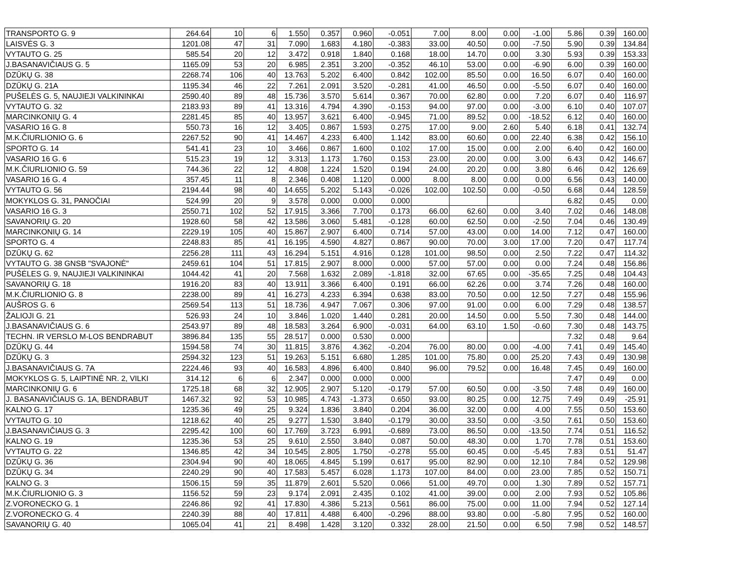| TRANSPORTO G. 9 | 264.64 | 10 | 6 | 1.550 | 0.357 | 0.960 | -0.051 | 7.00 | 8.00 | 0.00 | -1.00 | 5.86 | 0.39 | 160.00 |
| LAISVĖS G. 3 | 1201.08 | 47 | 31 | 7.090 | 1.683 | 4.180 | -0.383 | 33.00 | 40.50 | 0.00 | -7.50 | 5.90 | 0.39 | 134.84 |
| VYTAUTO G. 25 | 585.54 | 20 | 12 | 3.472 | 0.918 | 1.840 | 0.168 | 18.00 | 14.70 | 0.00 | 3.30 | 5.93 | 0.39 | 153.33 |
| J.BASANAVIČIAUS G. 5 | 1165.09 | 53 | 20 | 6.985 | 2.351 | 3.200 | -0.352 | 46.10 | 53.00 | 0.00 | -6.90 | 6.00 | 0.39 | 160.00 |
| DZŪKŲ G. 38 | 2268.74 | 106 | 40 | 13.763 | 5.202 | 6.400 | 0.842 | 102.00 | 85.50 | 0.00 | 16.50 | 6.07 | 0.40 | 160.00 |
| DZŪKŲ G. 21A | 1195.34 | 46 | 22 | 7.261 | 2.091 | 3.520 | -0.281 | 41.00 | 46.50 | 0.00 | -5.50 | 6.07 | 0.40 | 160.00 |
| PUŠELĖS G. 5, NAUJIEJI VALKININKAI | 2590.40 | 89 | 48 | 15.736 | 3.570 | 5.614 | 0.367 | 70.00 | 62.80 | 0.00 | 7.20 | 6.07 | 0.40 | 116.97 |
| VYTAUTO G. 32 | 2183.93 | 89 | 41 | 13.316 | 4.794 | 4.390 | -0.153 | 94.00 | 97.00 | 0.00 | -3.00 | 6.10 | 0.40 | 107.07 |
| MARCINKONIŲ G. 4 | 2281.45 | 85 | 40 | 13.957 | 3.621 | 6.400 | -0.945 | 71.00 | 89.52 | 0.00 | -18.52 | 6.12 | 0.40 | 160.00 |
| VASARIO 16 G. 8 | 550.73 | 16 | 12 | 3.405 | 0.867 | 1.593 | 0.275 | 17.00 | 9.00 | 2.60 | 5.40 | 6.18 | 0.41 | 132.74 |
| M.K.ČIURLIONIO G. 6 | 2267.52 | 90 | 41 | 14.467 | 4.233 | 6.400 | 1.142 | 83.00 | 60.60 | 0.00 | 22.40 | 6.38 | 0.42 | 156.10 |
| SPORTO G. 14 | 541.41 | 23 | 10 | 3.466 | 0.867 | 1.600 | 0.102 | 17.00 | 15.00 | 0.00 | 2.00 | 6.40 | 0.42 | 160.00 |
| VASARIO 16 G. 6 | 515.23 | 19 | 12 | 3.313 | 1.173 | 1.760 | 0.153 | 23.00 | 20.00 | 0.00 | 3.00 | 6.43 | 0.42 | 146.67 |
| M.K.ČIURLIONIO G. 59 | 744.36 | 22 | 12 | 4.808 | 1.224 | 1.520 | 0.194 | 24.00 | 20.20 | 0.00 | 3.80 | 6.46 | 0.42 | 126.69 |
| VASARIO 16 G. 4 | 357.45 | 11 | 8 | 2.346 | 0.408 | 1.120 | 0.000 | 8.00 | 8.00 | 0.00 | 0.00 | 6.56 | 0.43 | 140.00 |
| VYTAUTO G. 56 | 2194.44 | 98 | 40 | 14.655 | 5.202 | 5.143 | -0.026 | 102.00 | 102.50 | 0.00 | -0.50 | 6.68 | 0.44 | 128.59 |
| MOKYKLOS G. 31, PANOČIAI | 524.99 | 20 | 9 | 3.578 | 0.000 | 0.000 | 0.000 | | | | | 6.82 | 0.45 | 0.00 |
| VASARIO 16 G. 3 | 2550.71 | 102 | 52 | 17.915 | 3.366 | 7.700 | 0.173 | 66.00 | 62.60 | 0.00 | 3.40 | 7.02 | 0.46 | 148.08 |
| SAVANORIŲ G. 20 | 1928.60 | 58 | 42 | 13.586 | 3.060 | 5.481 | -0.128 | 60.00 | 62.50 | 0.00 | -2.50 | 7.04 | 0.46 | 130.49 |
| MARCINKONIŲ G. 14 | 2229.19 | 105 | 40 | 15.867 | 2.907 | 6.400 | 0.714 | 57.00 | 43.00 | 0.00 | 14.00 | 7.12 | 0.47 | 160.00 |
| SPORTO G. 4 | 2248.83 | 85 | 41 | 16.195 | 4.590 | 4.827 | 0.867 | 90.00 | 70.00 | 3.00 | 17.00 | 7.20 | 0.47 | 117.74 |
| DZŪKŲ G. 62 | 2256.28 | 111 | 43 | 16.294 | 5.151 | 4.916 | 0.128 | 101.00 | 98.50 | 0.00 | 2.50 | 7.22 | 0.47 | 114.32 |
| VYTAUTO G. 38 GNSB "SVAJONĖ" | 2459.61 | 104 | 51 | 17.815 | 2.907 | 8.000 | 0.000 | 57.00 | 57.00 | 0.00 | 0.00 | 7.24 | 0.48 | 156.86 |
| PUŠĖLES G. 9, NAUJIEJI VALKININKAI | 1044.42 | 41 | 20 | 7.568 | 1.632 | 2.089 | -1.818 | 32.00 | 67.65 | 0.00 | -35.65 | 7.25 | 0.48 | 104.43 |
| SAVANORIŲ G. 18 | 1916.20 | 83 | 40 | 13.911 | 3.366 | 6.400 | 0.191 | 66.00 | 62.26 | 0.00 | 3.74 | 7.26 | 0.48 | 160.00 |
| M.K.ČIURLIONIO G. 8 | 2238.00 | 89 | 41 | 16.273 | 4.233 | 6.394 | 0.638 | 83.00 | 70.50 | 0.00 | 12.50 | 7.27 | 0.48 | 155.96 |
| AUŠROS G. 6 | 2569.54 | 113 | 51 | 18.736 | 4.947 | 7.067 | 0.306 | 97.00 | 91.00 | 0.00 | 6.00 | 7.29 | 0.48 | 138.57 |
| ŽALIOJI G. 21 | 526.93 | 24 | 10 | 3.846 | 1.020 | 1.440 | 0.281 | 20.00 | 14.50 | 0.00 | 5.50 | 7.30 | 0.48 | 144.00 |
| J.BASANAVIČIAUS G. 6 | 2543.97 | 89 | 48 | 18.583 | 3.264 | 6.900 | -0.031 | 64.00 | 63.10 | 1.50 | -0.60 | 7.30 | 0.48 | 143.75 |
| TECHN. IR VERSLO M-LOS BENDRABUT | 3896.84 | 135 | 55 | 28.517 | 0.000 | 0.530 | 0.000 | | | | | 7.32 | 0.48 | 9.64 |
| DZŪKŲ G. 44 | 1594.58 | 74 | 30 | 11.815 | 3.876 | 4.362 | -0.204 | 76.00 | 80.00 | 0.00 | -4.00 | 7.41 | 0.49 | 145.40 |
| DZŪKŲ G. 3 | 2594.32 | 123 | 51 | 19.263 | 5.151 | 6.680 | 1.285 | 101.00 | 75.80 | 0.00 | 25.20 | 7.43 | 0.49 | 130.98 |
| J.BASANAVIČIAUS G. 7A | 2224.46 | 93 | 40 | 16.583 | 4.896 | 6.400 | 0.840 | 96.00 | 79.52 | 0.00 | 16.48 | 7.45 | 0.49 | 160.00 |
| MOKYKLOS G. 5, LAIPTINĖ NR. 2, VILKI | 314.12 | 6 | 6 | 2.347 | 0.000 | 0.000 | 0.000 | | | | | 7.47 | 0.49 | 0.00 |
| MARCINKONIŲ G. 6 | 1725.18 | 68 | 32 | 12.905 | 2.907 | 5.120 | -0.179 | 57.00 | 60.50 | 0.00 | -3.50 | 7.48 | 0.49 | 160.00 |
| J. BASANAVIČIAUS G. 1A, BENDRABUT | 1467.32 | 92 | 53 | 10.985 | 4.743 | -1.373 | 0.650 | 93.00 | 80.25 | 0.00 | 12.75 | 7.49 | 0.49 | -25.91 |
| KALNO G. 17 | 1235.36 | 49 | 25 | 9.324 | 1.836 | 3.840 | 0.204 | 36.00 | 32.00 | 0.00 | 4.00 | 7.55 | 0.50 | 153.60 |
| VYTAUTO G. 10 | 1218.62 | 40 | 25 | 9.277 | 1.530 | 3.840 | -0.179 | 30.00 | 33.50 | 0.00 | -3.50 | 7.61 | 0.50 | 153.60 |
| J.BASANAVIČIAUS G. 3 | 2295.42 | 100 | 60 | 17.769 | 3.723 | 6.991 | -0.689 | 73.00 | 86.50 | 0.00 | -13.50 | 7.74 | 0.51 | 116.52 |
| KALNO G. 19 | 1235.36 | 53 | 25 | 9.610 | 2.550 | 3.840 | 0.087 | 50.00 | 48.30 | 0.00 | 1.70 | 7.78 | 0.51 | 153.60 |
| VYTAUTO G. 22 | 1346.85 | 42 | 34 | 10.545 | 2.805 | 1.750 | -0.278 | 55.00 | 60.45 | 0.00 | -5.45 | 7.83 | 0.51 | 51.47 |
| DZŪKŲ G. 36 | 2304.94 | 90 | 40 | 18.065 | 4.845 | 5.199 | 0.617 | 95.00 | 82.90 | 0.00 | 12.10 | 7.84 | 0.52 | 129.98 |
| DZŪKŲ G. 34 | 2240.29 | 90 | 40 | 17.583 | 5.457 | 6.028 | 1.173 | 107.00 | 84.00 | 0.00 | 23.00 | 7.85 | 0.52 | 150.71 |
| KALNO G. 3 | 1506.15 | 59 | 35 | 11.879 | 2.601 | 5.520 | 0.066 | 51.00 | 49.70 | 0.00 | 1.30 | 7.89 | 0.52 | 157.71 |
| M.K.ČIURLIONIO G. 3 | 1156.52 | 59 | 23 | 9.174 | 2.091 | 2.435 | 0.102 | 41.00 | 39.00 | 0.00 | 2.00 | 7.93 | 0.52 | 105.86 |
| Z.VORONECKO G. 1 | 2246.86 | 92 | 41 | 17.830 | 4.386 | 5.213 | 0.561 | 86.00 | 75.00 | 0.00 | 11.00 | 7.94 | 0.52 | 127.14 |
| Z.VORONECKO G. 4 | 2240.39 | 88 | 40 | 17.811 | 4.488 | 6.400 | -0.296 | 88.00 | 93.80 | 0.00 | -5.80 | 7.95 | 0.52 | 160.00 |
| SAVANORIŲ G. 40 | 1065.04 | 41 | 21 | 8.498 | 1.428 | 3.120 | 0.332 | 28.00 | 21.50 | 0.00 | 6.50 | 7.98 | 0.52 | 148.57 |